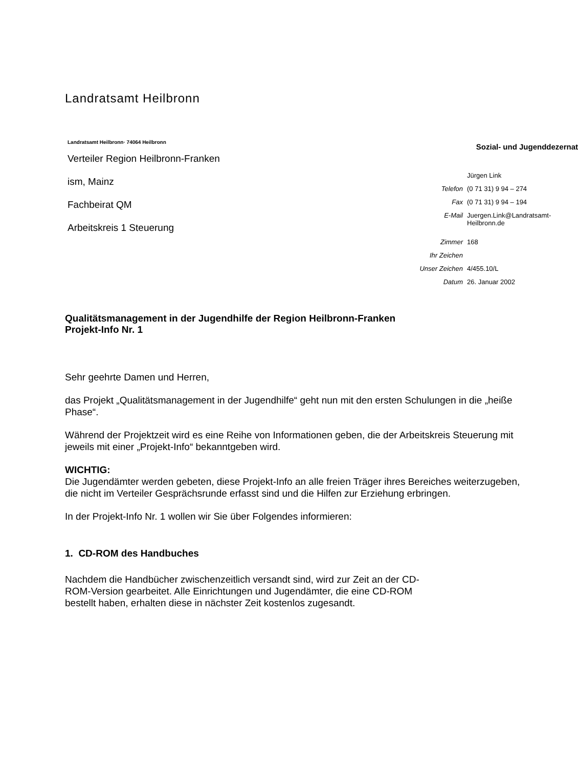Landratsamt Heilbronn
Landratsamt Heilbronn· 74064 Heilbronn
Verteiler Region Heilbronn-Franken
ism, Mainz
Fachbeirat QM
Arbeitskreis 1 Steuerung
Sozial- und Jugenddezernat
Jürgen Link
Telefon (0 71 31) 9 94 – 274
Fax (0 71 31) 9 94 – 194
E-Mail Juergen.Link@Landratsamt-
Heilbronn.de
Zimmer 168
Ihr Zeichen
Unser Zeichen 4/455.10/L
Datum 26. Januar 2002
Qualitätsmanagement in der Jugendhilfe der Region Heilbronn-Franken
Projekt-Info Nr. 1
Sehr geehrte Damen und Herren,
das Projekt „Qualitätsmanagement in der Jugendhilfe“ geht nun mit den ersten Schulungen in die „heiße Phase“.
Während der Projektzeit wird es eine Reihe von Informationen geben, die der Arbeitskreis Steuerung mit jeweils mit einer „Projekt-Info“ bekanntgeben wird.
WICHTIG:
Die Jugendämter werden gebeten, diese Projekt-Info an alle freien Träger ihres Bereiches weiterzugeben, die nicht im Verteiler Gesprächsrunde erfasst sind und die Hilfen zur Erziehung erbringen.
In der Projekt-Info Nr. 1 wollen wir Sie über Folgendes informieren:
1. CD-ROM des Handbuches
Nachdem die Handbücher zwischenzeitlich versandt sind, wird zur Zeit an der CD-ROM-Version gearbeitet. Alle Einrichtungen und Jugendämter, die eine CD-ROM bestellt haben, erhalten diese in nächster Zeit kostenlos zugesandt.